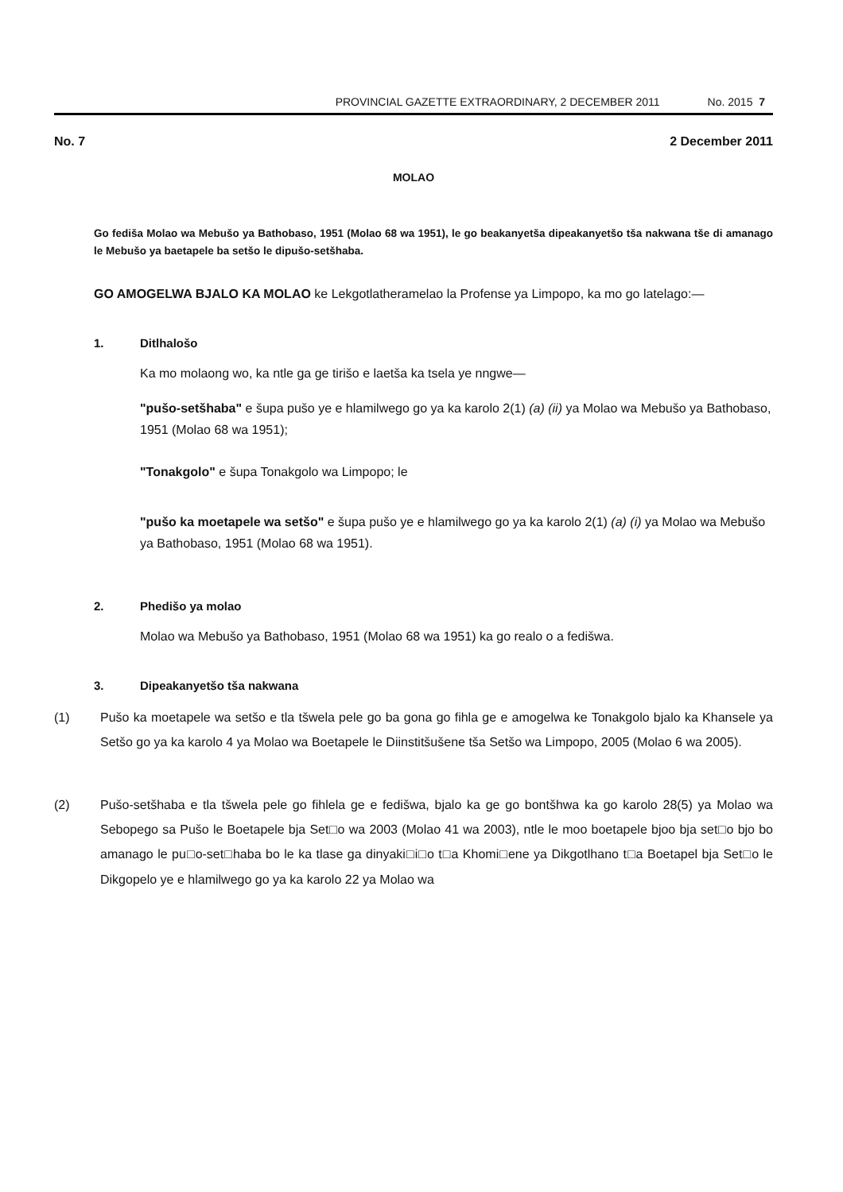PROVINCIAL GAZETTE EXTRAORDINARY, 2 DECEMBER 2011 No. 2015 7
No. 7 2 December 2011
MOLAO
Go fediša Molao wa Mebušo ya Bathobaso, 1951 (Molao 68 wa 1951), le go beakanyetša dipeakanyetšo tša nakwana tše di amanago le Mebušo ya baetapele ba setšo le dipušo-setšhaba.
GO AMOGELWA BJALO KA MOLAO ke Lekgotlatheramelao la Profense ya Limpopo, ka mo go latelago:—
1. Ditlhalošo
Ka mo molaong wo, ka ntle ga ge tirišo e laetša ka tsela ye nngwe—
"pušo-setšhaba" e šupa pušo ye e hlamilwego go ya ka karolo 2(1) (a) (ii) ya Molao wa Mebušo ya Bathobaso, 1951 (Molao 68 wa 1951);
"Tonakgolo" e šupa Tonakgolo wa Limpopo; le
"pušo ka moetapele wa setšo" e šupa pušo ye e hlamilwego go ya ka karolo 2(1) (a) (i) ya Molao wa Mebušo ya Bathobaso, 1951 (Molao 68 wa 1951).
2. Phedišo ya molao
Molao wa Mebušo ya Bathobaso, 1951 (Molao 68 wa 1951) ka go realo o a fedišwa.
3. Dipeakanyetšo tša nakwana
(1) Pušo ka moetapele wa setšo e tla tšwela pele go ba gona go fihla ge e amogelwa ke Tonakgolo bjalo ka Khansele ya Setšo go ya ka karolo 4 ya Molao wa Boetapele le Diinstitšušene tša Setšo wa Limpopo, 2005 (Molao 6 wa 2005).
(2) Pušo-setšhaba e tla tšwela pele go fihlela ge e fedišwa, bjalo ka ge go bontšhwa ka go karolo 28(5) ya Molao wa Sebopego sa Pušo le Boetapele bja Set□o wa 2003 (Molao 41 wa 2003), ntle le moo boetapele bjoo bja set□o bjo bo amanago le pu□o-set□haba bo le ka tlase ga dinyaki□i□o t□a Khomi□ene ya Dikgotlhano t□a Boetapel bja Set□o le Dikgopelo ye e hlamilwego go ya ka karolo 22 ya Molao wa